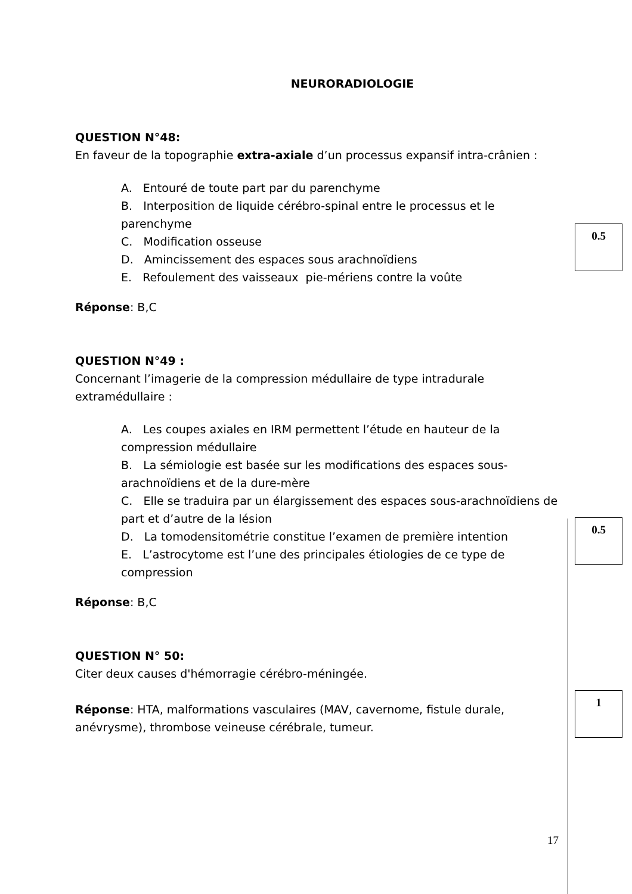NEURORADIOLOGIE
QUESTION N°48:
En faveur de la topographie extra-axiale d’un processus expansif intra-crânien :
A. Entouré de toute part par du parenchyme
B. Interposition de liquide cérébro-spinal entre le processus et le parenchyme
C. Modification osseuse
D. Amincissement des espaces sous arachnoïdiens
E. Refoulement des vaisseaux pie-mériens contre la voûte
Réponse: B,C
QUESTION N°49 :
Concernant l’imagerie de la compression médullaire de type intradurale extramédullaire :
A. Les coupes axiales en IRM permettent l’étude en hauteur de la compression médullaire
B. La sémiologie est basée sur les modifications des espaces sous-arachnoïdiens et de la dure-mère
C. Elle se traduira par un élargissement des espaces sous-arachnoïdiens de part et d’autre de la lésion
D. La tomodensitométrie constitue l’examen de première intention
E. L’astrocytome est l’une des principales étiologies de ce type de compression
Réponse: B,C
QUESTION N° 50:
Citer deux causes d'hémorragie cérébro-méningée.
Réponse: HTA, malformations vasculaires (MAV, cavernome, fistule durale, anévrysme), thrombose veineuse cérébrale, tumeur.
0.5
0.5
1
17